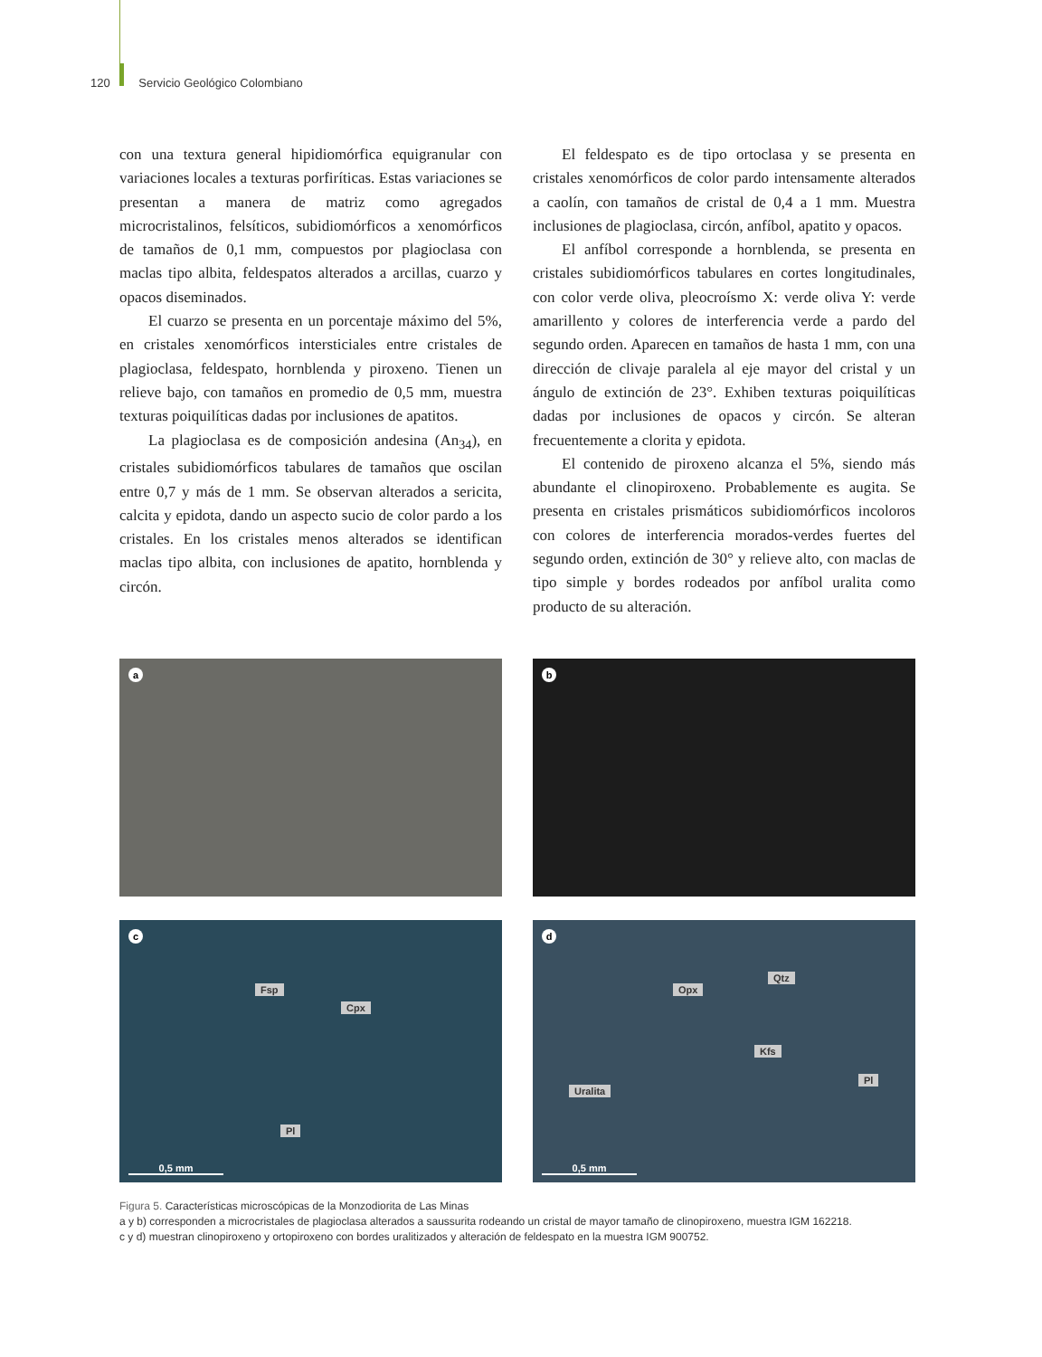120 Servicio Geológico Colombiano
con una textura general hipidiomórfica equigranular con variaciones locales a texturas porfiríticas. Estas variaciones se presentan a manera de matriz como agregados microcristalinos, felsíticos, subidiomórficos a xenomórficos de tamaños de 0,1 mm, compuestos por plagioclasa con maclas tipo albita, feldespatos alterados a arcillas, cuarzo y opacos diseminados.
El cuarzo se presenta en un porcentaje máximo del 5%, en cristales xenomórficos intersticiales entre cristales de plagioclasa, feldespato, hornblenda y piroxeno. Tienen un relieve bajo, con tamaños en promedio de 0,5 mm, muestra texturas poiquilíticas dadas por inclusiones de apatitos.
La plagioclasa es de composición andesina (An<sub>34</sub>), en cristales subidiomórficos tabulares de tamaños que oscilan entre 0,7 y más de 1 mm. Se observan alterados a sericita, calcita y epidota, dando un aspecto sucio de color pardo a los cristales. En los cristales menos alterados se identifican maclas tipo albita, con inclusiones de apatito, hornblenda y circón.
El feldespato es de tipo ortoclasa y se presenta en cristales xenomórficos de color pardo intensamente alterados a caolín, con tamaños de cristal de 0,4 a 1 mm. Muestra inclusiones de plagioclasa, circón, anfíbol, apatito y opacos.
El anfíbol corresponde a hornblenda, se presenta en cristales subidiomórficos tabulares en cortes longitudinales, con color verde oliva, pleocroísmo X: verde oliva Y: verde amarillento y colores de interferencia verde a pardo del segundo orden. Aparecen en tamaños de hasta 1 mm, con una dirección de clivaje paralela al eje mayor del cristal y un ángulo de extinción de 23°. Exhiben texturas poiquilíticas dadas por inclusiones de opacos y circón. Se alteran frecuentemente a clorita y epidota.
El contenido de piroxeno alcanza el 5%, siendo más abundante el clinopiroxeno. Probablemente es augita. Se presenta en cristales prismáticos subidiomórficos incoloros con colores de interferencia morados-verdes fuertes del segundo orden, extinción de 30° y relieve alto, con maclas de tipo simple y bordes rodeados por anfíbol uralita como producto de su alteración.
a
b
c
Fsp
Cpx
Pl
0,5 mm
d
Opx
Qtz
Kfs
Pl
Uralita
0,5 mm
Figura 5. Características microscópicas de la Monzodiorita de Las Minas
a y b) corresponden a microcristales de plagioclasa alterados a saussurita rodeando un cristal de mayor tamaño de clinopiroxeno, muestra IGM 162218.
c y d) muestran clinopiroxeno y ortopiroxeno con bordes uralitizados y alteración de feldespato en la muestra IGM 900752.